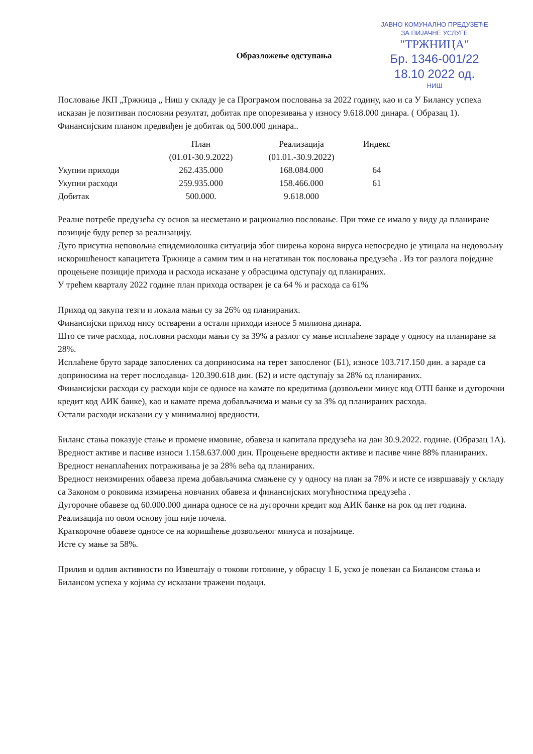ЈАВНО КОМУНАЛНО ПРЕДУЗЕЋЕ
ЗА ПИЈАЧНЕ УСЛУГЕ
"ТРЖНИЦА"
Бр. 1346-001/22
18.10 2022 од.
НИШ
Образложење одступања
Пословање ЈКП „Тржница „ Ниш у складу је са Програмом пословања за 2022 годину, као и са У Билансу успеха исказан је позитиван пословни резултат, добитак пре опорезивања у износу 9.618.000 динара. ( Образац 1). Финансијским планом предвиђен је добитак од 500.000 динара..
| | План (01.01-30.9.2022) | Реализација (01.01.-30.9.2022) | Индекс |
| --- | --- | --- | --- |
| Укупни приходи | 262.435.000 | 168.084.000 | 64 |
| Укупни расходи | 259.935.000 | 158.466.000 | 61 |
| Добитак | 500.000. | 9.618.000 | |
Реалне потребе предузећа су основ за несметано и рационално пословање. При томе се имало у виду да планиране позиције буду репер за реализацију.
Дуго присутна неповољна епидемиолошка ситуација због ширења корона вируса непосредно је утицала на недовољну искоришћеност капацитета Тржнице а самим тим и на негативан ток пословања предузећа . Из тог разлога поједине процењене позиције прихода и расхода исказане у обрасцима одступају од планираних.
У трећем кварталу 2022 године план прихода остварен је са 64 % и расхода са 61%
Приход од закупа тезги и локала мањи су за 26% од планираних.
Финансијски приход нису остварени а остали приходи износе 5 милиона динара.
Што се тиче расхода, пословни расходи мањи су за 39% а разлог су мање исплаћене зараде у односу на планиране за 28%.
Исплаћене бруто зараде запослених са доприносима на терет запосленог (Б1), износе 103.717.150 дин. а зараде са доприносима на терет послодавца- 120.390.618 дин. (Б2) и исте одступају за 28% од планираних.
Финансијски расходи су расходи који се односе на камате по кредитима (дозвољени минус код ОТП банке и дугорочни кредит код АИК банке), као и камате према добављачима и мањи су за 3% од планираних расхода.
Остали расходи исказани су у минималној вредности.
Биланс стања показује стање и промене имовине, обавеза и капитала предузећа на дан 30.9.2022. године. (Образац 1А).
Вредност активе и пасиве износи 1.158.637.000 дин. Процењене вредности активе и пасиве чине 88% планираних.
Вредност ненаплаћених потраживања је за 28% већа од планираних.
Вредност неизмирених обавеза према добављачима смањене су у односу на план за 78% и исте се извршавају у складу са Законом о роковима измирења новчаних обавеза и финансијских могућностима предузећа .
Дугорочне обавезе од 60.000.000 динара односе се на дугорочни кредит код АИК банке на рок од пет година. Реализација по овом основу још није почела.
Краткорочне обавезе односе се на коришћење дозвољеног минуса и позајмице.
Исте су мање за 58%.
Прилив и одлив активности по Извештају о токови готовине, у обрасцу 1 Б, уско је повезан са Билансом стања и Билансом успеха у којима су исказани тражени подаци.